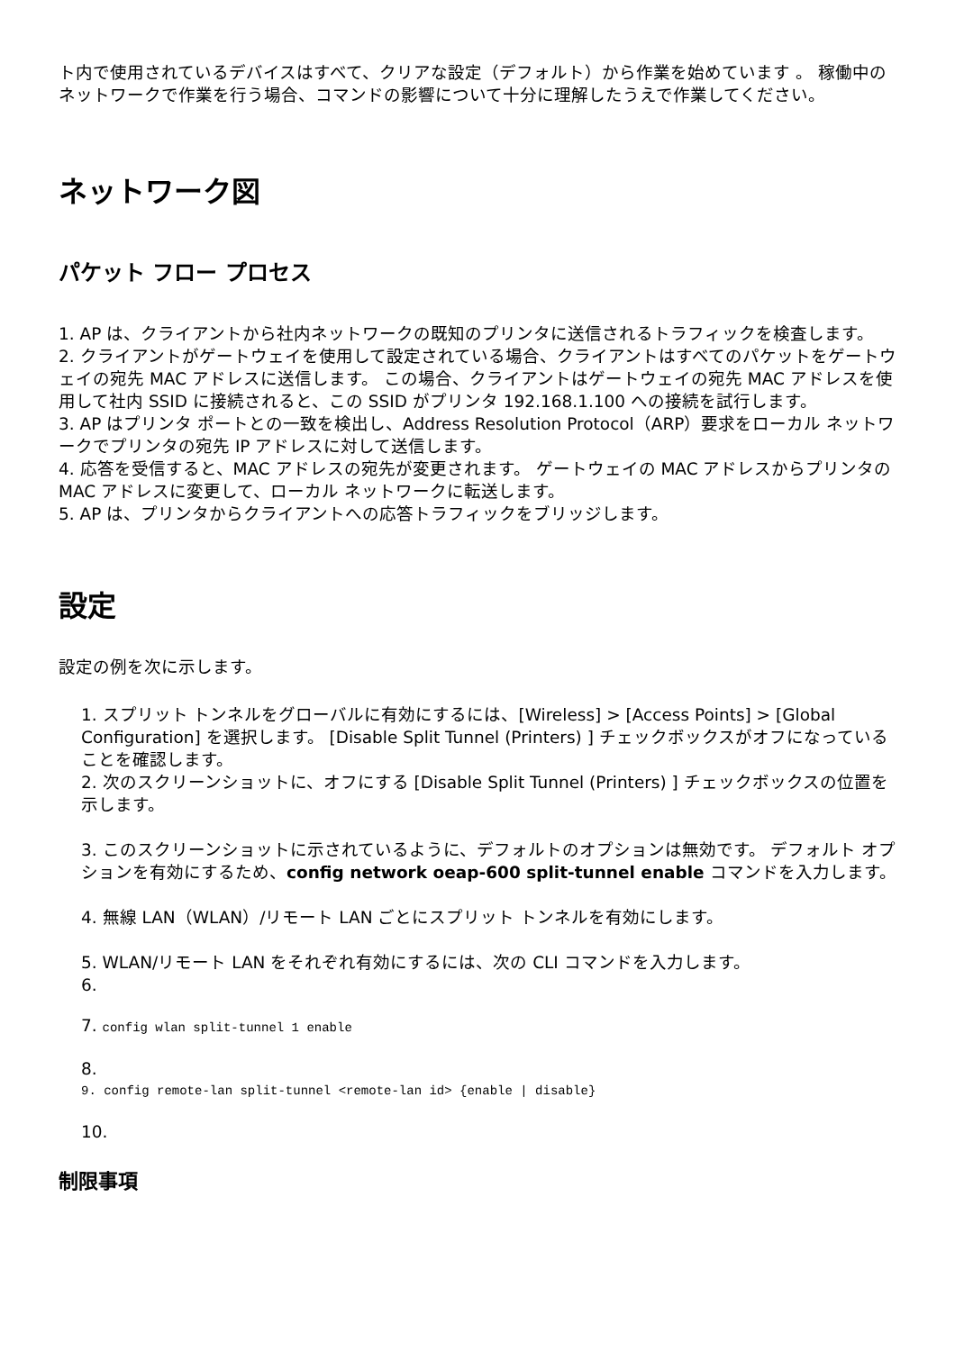ト内で使用されているデバイスはすべて、クリアな設定（デフォルト）から作業を始めています 。 稼働中のネットワークで作業を行う場合、コマンドの影響について十分に理解したうえで作業してください。
ネットワーク図
パケット フロー プロセス
1. AP は、クライアントから社内ネットワークの既知のプリンタに送信されるトラフィックを検査します。
2. クライアントがゲートウェイを使用して設定されている場合、クライアントはすべてのパケットをゲートウェイの宛先 MAC アドレスに送信します。 この場合、クライアントはゲートウェイの宛先 MAC アドレスを使用して社内 SSID に接続されると、この SSID がプリンタ 192.168.1.100 への接続を試行します。
3. AP はプリンタ ポートとの一致を検出し、Address Resolution Protocol（ARP）要求をローカル ネットワークでプリンタの宛先 IP アドレスに対して送信します。
4. 応答を受信すると、MAC アドレスの宛先が変更されます。 ゲートウェイの MAC アドレスからプリンタの MAC アドレスに変更して、ローカル ネットワークに転送します。
5. AP は、プリンタからクライアントへの応答トラフィックをブリッジします。
設定
設定の例を次に示します。
1. スプリット トンネルをグローバルに有効にするには、[Wireless] > [Access Points] > [Global Configuration] を選択します。 [Disable Split Tunnel (Printers) ] チェックボックスがオフになっていることを確認します。
2. 次のスクリーンショットに、オフにする [Disable Split Tunnel (Printers) ] チェックボックスの位置を示します。
3. このスクリーンショットに示されているように、デフォルトのオプションは無効です。 デフォルト オプションを有効にするため、config network oeap-600 split-tunnel enable コマンドを入力します。
4. 無線 LAN（WLAN）/リモート LAN ごとにスプリット トンネルを有効にします。
5. WLAN/リモート LAN をそれぞれ有効にするには、次の CLI コマンドを入力します。
6.
7. config wlan split-tunnel 1 enable
8.
9. config remote-lan split-tunnel <remote-lan id> {enable | disable}
10.
制限事項